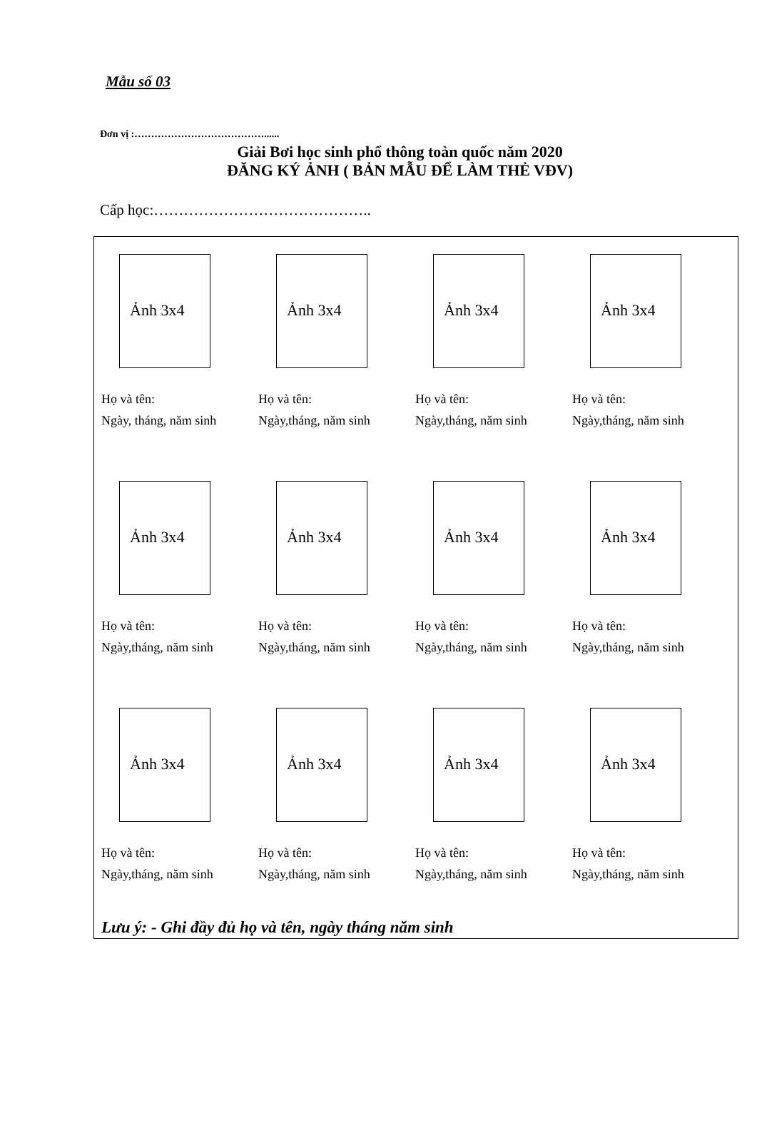Mẫu số 03
Đơn vị :…………………………………......
Giải Bơi học sinh phổ thông toàn quốc năm 2020
ĐĂNG KÝ ẢNH ( BẢN MẪU ĐỂ LÀM THẺ VĐV)
Cấp học:……………………………………..
Ảnh 3x4
Họ và tên:
Ngày, tháng, năm sinh
Ảnh 3x4
Họ và tên:
Ngày,tháng, năm sinh
Ảnh 3x4
Họ và tên:
Ngày,tháng, năm sinh
Ảnh 3x4
Họ và tên:
Ngày,tháng, năm sinh
Ảnh 3x4
Họ và tên:
Ngày,tháng, năm sinh
Ảnh 3x4
Họ và tên:
Ngày,tháng, năm sinh
Ảnh 3x4
Họ và tên:
Ngày,tháng, năm sinh
Ảnh 3x4
Họ và tên:
Ngày,tháng, năm sinh
Ảnh 3x4
Họ và tên:
Ngày,tháng, năm sinh
Ảnh 3x4
Họ và tên:
Ngày,tháng, năm sinh
Ảnh 3x4
Họ và tên:
Ngày,tháng, năm sinh
Ảnh 3x4
Họ và tên:
Ngày,tháng, năm sinh
Lưu ý: - Ghi đầy đủ họ và tên, ngày tháng năm sinh